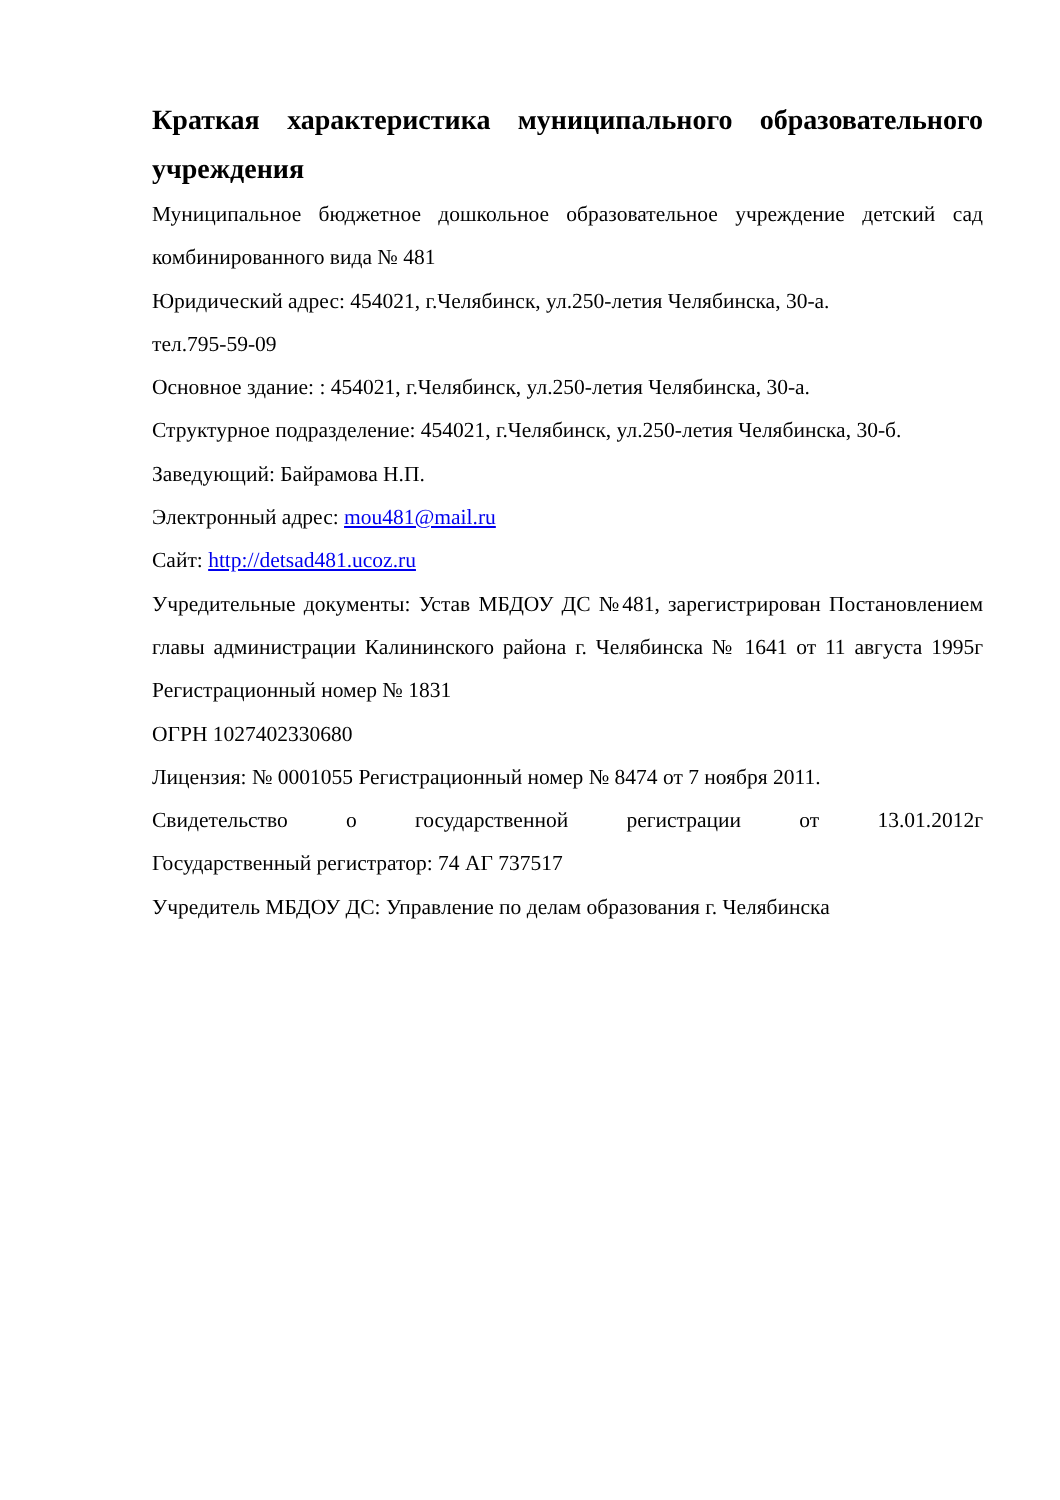Краткая характеристика муниципального образовательного учреждения
Муниципальное бюджетное дошкольное образовательное учреждение детский сад комбинированного вида № 481
Юридический адрес: 454021, г.Челябинск, ул.250-летия Челябинска, 30-а.
тел.795-59-09
Основное здание: : 454021, г.Челябинск, ул.250-летия Челябинска, 30-а.
Структурное подразделение: 454021, г.Челябинск, ул.250-летия Челябинска, 30-б.
Заведующий: Байрамова Н.П.
Электронный адрес: mou481@mail.ru
Сайт: http://detsad481.ucoz.ru
Учредительные документы: Устав МБДОУ ДС №481, зарегистрирован Постановлением главы администрации Калининского района г. Челябинска № 1641 от 11 августа 1995г Регистрационный номер № 1831
ОГРН 1027402330680
Лицензия: № 0001055 Регистрационный номер № 8474 от 7 ноября 2011.
Свидетельство о государственной регистрации от 13.01.2012г
Государственный регистратор: 74 АГ 737517
Учредитель МБДОУ ДС: Управление по делам образования г. Челябинска